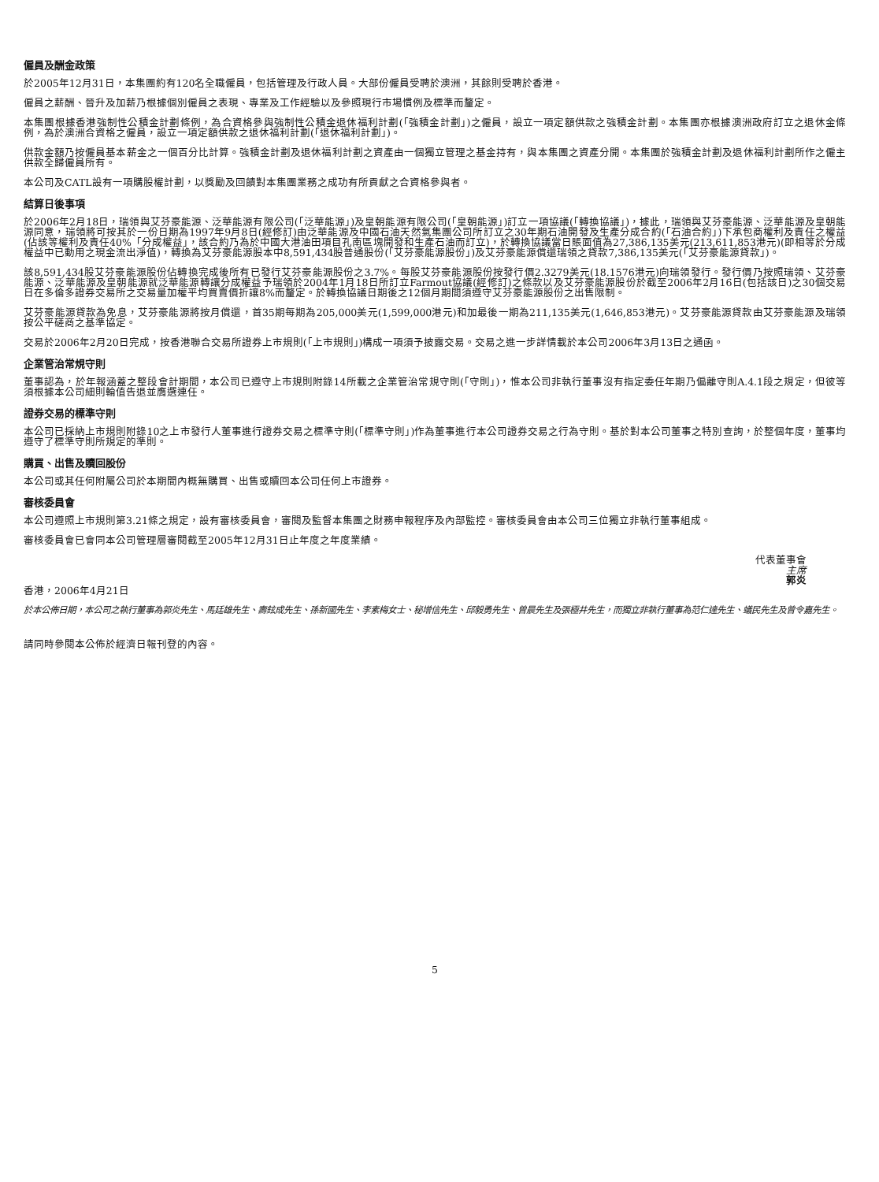僱員及酬金政策
於2005年12月31日，本集團約有120名全職僱員，包括管理及行政人員。大部份僱員受聘於澳洲，其餘則受聘於香港。
僱員之薪酬、晉升及加薪乃根據個別僱員之表現、專業及工作經驗以及參照現行市場慣例及標準而釐定。
本集團根據香港強制性公積金計劃條例，為合資格參與強制性公積金退休福利計劃(「強積金計劃」)之僱員，設立一項定額供款之強積金計劃。本集團亦根據澳洲政府訂立之退休金條例，為於澳洲合資格之僱員，設立一項定額供款之退休福利計劃(「退休福利計劃」)。
供款金額乃按僱員基本薪金之一個百分比計算。強積金計劃及退休福利計劃之資產由一個獨立管理之基金持有，與本集團之資產分開。本集團於強積金計劃及退休福利計劃所作之僱主供款全歸僱員所有。
本公司及CATL設有一項購股權計劃，以獎勵及回饋對本集團業務之成功有所貢獻之合資格參與者。
結算日後事項
於2006年2月18日，瑞領與艾芬豪能源、泛華能源有限公司(「泛華能源」)及皇朝能源有限公司(「皇朝能源」)訂立一項協議(「轉換協議」)，據此，瑞領與艾芬豪能源、泛華能源及皇朝能源同意，瑞領將可按其於一份日期為1997年9月8日(經修訂)由泛華能源及中國石油天然氣集團公司所訂立之30年期石油開發及生產分成合約(「石油合約」)下承包商權利及責任之權益(佔該等權利及責任40%「分成權益」，該合約乃為於中國大港油田項目孔南區塊開發和生產石油而訂立)，於轉換協議當日賬面值為27,386,135美元(213,611,853港元)(即相等於分成權益中已動用之現金流出淨值)，轉換為艾芬豪能源股本中8,591,434股普通股份(「艾芬豪能源股份」)及艾芬豪能源償還瑞領之貸款7,386,135美元(「艾芬豪能源貸款」)。
該8,591,434股艾芬豪能源股份佔轉換完成後所有已發行艾芬豪能源股份之3.7%。每股艾芬豪能源股份按發行價2.3279美元(18.1576港元)向瑞領發行。發行價乃按照瑞領、艾芬豪能源、泛華能源及皇朝能源就泛華能源轉讓分成權益予瑞領於2004年1月18日所訂立Farmout協議(經修訂)之條款以及艾芬豪能源股份於截至2006年2月16日(包括該日)之30個交易日在多倫多證券交易所之交易量加權平均買賣價折讓8%而釐定。於轉換協議日期後之12個月期間須遵守艾芬豪能源股份之出售限制。
艾芬豪能源貸款為免息，艾芬豪能源將按月償還，首35期每期為205,000美元(1,599,000港元)和加最後一期為211,135美元(1,646,853港元)。艾芬豪能源貸款由艾芬豪能源及瑞領按公平磋商之基準協定。
交易於2006年2月20日完成，按香港聯合交易所證券上市規則(「上市規則」)構成一項須予披露交易。交易之進一步詳情載於本公司2006年3月13日之通函。
企業管治常規守則
董事認為，於年報涵蓋之整段會計期間，本公司已遵守上市規則附錄14所載之企業管治常規守則(「守則」)，惟本公司非執行董事沒有指定委任年期乃偏離守則A.4.1段之規定，但彼等須根據本公司細則輪值告退並膺選連任。
證券交易的標準守則
本公司已採納上市規則附錄10之上市發行人董事進行證券交易之標準守則(「標準守則」)作為董事進行本公司證券交易之行為守則。基於對本公司董事之特別查詢，於整個年度，董事均遵守了標準守則所規定的準則。
購買、出售及贖回股份
本公司或其任何附屬公司於本期間內概無購買、出售或贖回本公司任何上市證券。
審核委員會
本公司遵照上市規則第3.21條之規定，設有審核委員會，審閱及監督本集團之財務申報程序及內部監控。審核委員會由本公司三位獨立非執行董事組成。
審核委員會已會同本公司管理層審閱截至2005年12月31日止年度之年度業績。
代表董事會
主席
郭炎
香港，2006年4月21日
於本公佈日期，本公司之執行董事為郭炎先生、馬廷雄先生、壽鉉成先生、孫新國先生、李素梅女士、秘增信先生、邱毅勇先生、曾晨先生及張極井先生，而獨立非執行董事為范仁達先生、蟻民先生及曾令嘉先生。
請同時參閱本公佈於經濟日報刊登的內容。
5